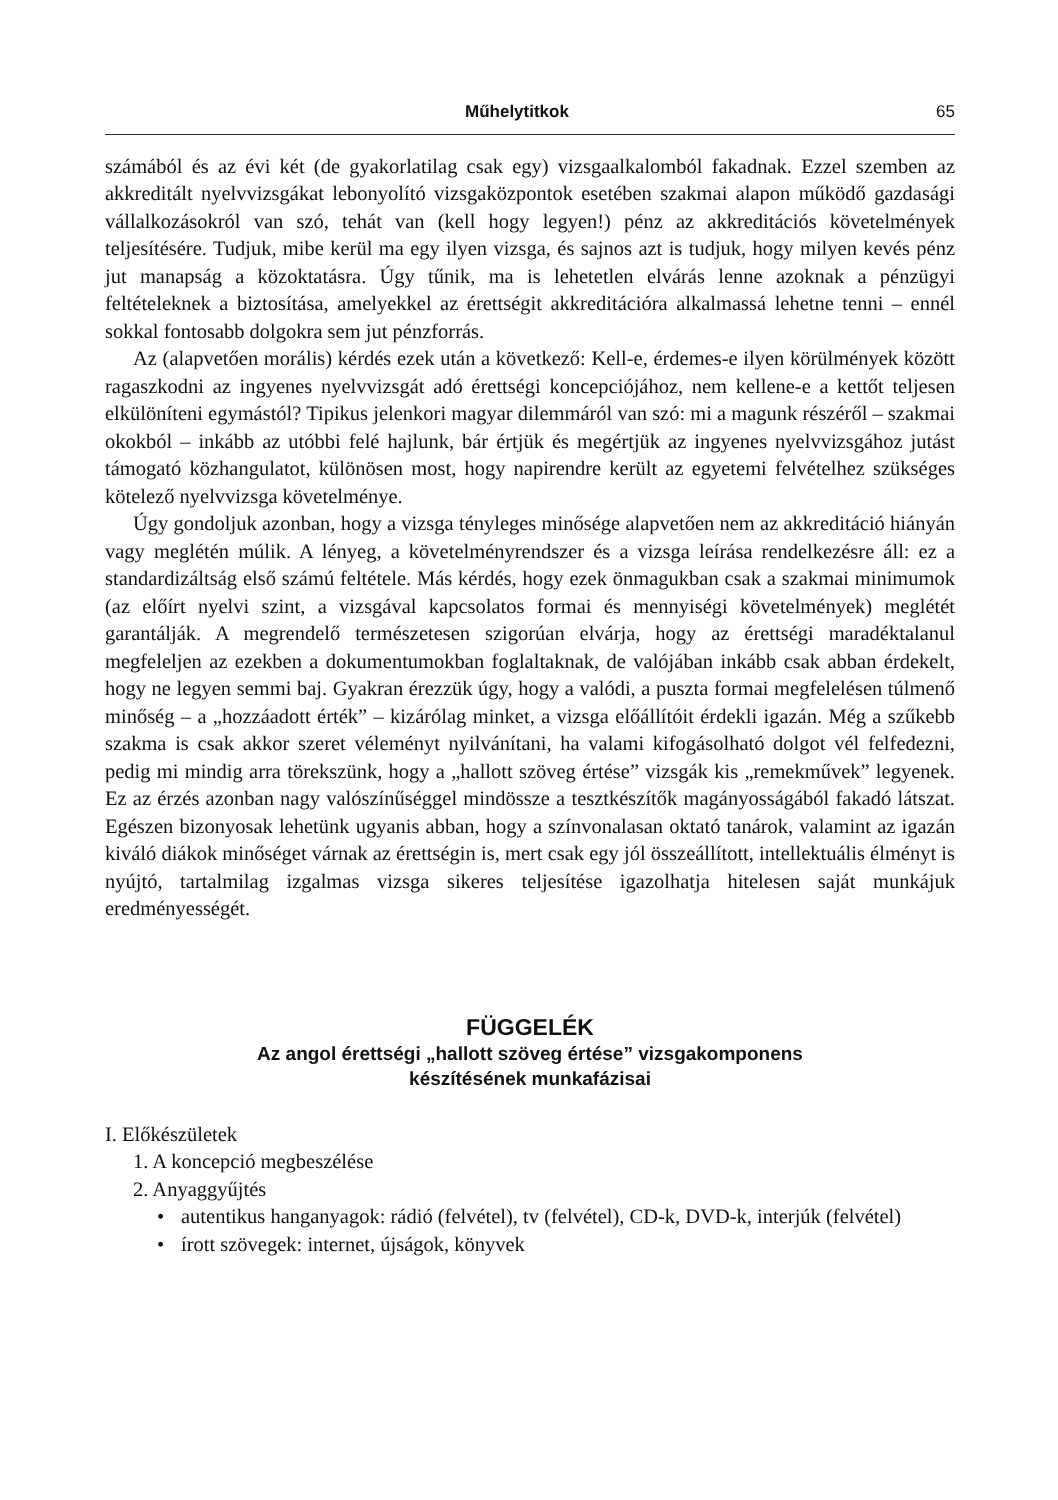Műhelytitkok 65
számából és az évi két (de gyakorlatilag csak egy) vizsgaalkalomból fakadnak. Ezzel szemben az akkreditált nyelvvizsgákat lebonyolító vizsgaközpontok esetében szakmai alapon működő gazdasági vállalkozásokról van szó, tehát van (kell hogy legyen!) pénz az akkreditációs követelmények teljesítésére. Tudjuk, mibe kerül ma egy ilyen vizsga, és sajnos azt is tudjuk, hogy milyen kevés pénz jut manapság a közoktatásra. Úgy tűnik, ma is lehetetlen elvárás lenne azoknak a pénzügyi feltételeknek a biztosítása, amelyekkel az érettségit akkreditációra alkalmassá lehetne tenni – ennél sokkal fontosabb dolgokra sem jut pénzforrás.
Az (alapvetően morális) kérdés ezek után a következő: Kell-e, érdemes-e ilyen körülmények között ragaszkodni az ingyenes nyelvvizsgát adó érettségi koncepciójához, nem kellene-e a kettőt teljesen elkülöníteni egymástól? Tipikus jelenkori magyar dilemmáról van szó: mi a magunk részéről – szakmai okokból – inkább az utóbbi felé hajlunk, bár értjük és megértjük az ingyenes nyelvvizsgához jutást támogató közhangulatot, különösen most, hogy napirendre került az egyetemi felvételhez szükséges kötelező nyelvvizsga követelménye.
Úgy gondoljuk azonban, hogy a vizsga tényleges minősége alapvetően nem az akkreditáció hiányán vagy meglétén múlik. A lényeg, a követelményrendszer és a vizsga leírása rendelkezésre áll: ez a standardizáltság első számú feltétele. Más kérdés, hogy ezek önmagukban csak a szakmai minimumok (az előírt nyelvi szint, a vizsgával kapcsolatos formai és mennyiségi követelmények) meglétét garantálják. A megrendelő természetesen szigorúan elvárja, hogy az érettségi maradéktalanul megfeleljen az ezekben a dokumentumokban foglaltaknak, de valójában inkább csak abban érdekelt, hogy ne legyen semmi baj. Gyakran érezzük úgy, hogy a valódi, a puszta formai megfelelésen túlmenő minőség – a „hozzáadott érték” – kizárólag minket, a vizsga előállítóit érdekli igazán. Még a szűkebb szakma is csak akkor szeret véleményt nyilvánítani, ha valami kifogásolható dolgot vél felfedezni, pedig mi mindig arra törekszünk, hogy a „hallott szöveg értése” vizsgák kis „remekművek” legyenek. Ez az érzés azonban nagy valószínűséggel mindössze a tesztkészítők magányosságából fakadó látszat. Egészen bizonyosak lehetünk ugyanis abban, hogy a színvonalasan oktató tanárok, valamint az igazán kiváló diákok minőséget várnak az érettségin is, mert csak egy jól összeállított, intellektuális élményt is nyújtó, tartalmilag izgalmas vizsga sikeres teljesítése igazolhatja hitelesen saját munkájuk eredményességét.
FÜGGELÉK
Az angol érettségi „hallott szöveg értése” vizsgakomponens
készítésének munkafázisai
I. Előkészületek
1. A koncepció megbeszélése
2. Anyaggyűjtés
• autentikus hanganyagok: rádió (felvétel), tv (felvétel), CD-k, DVD-k, interjúk (felvétel)
• írott szövegek: internet, újságok, könyvek